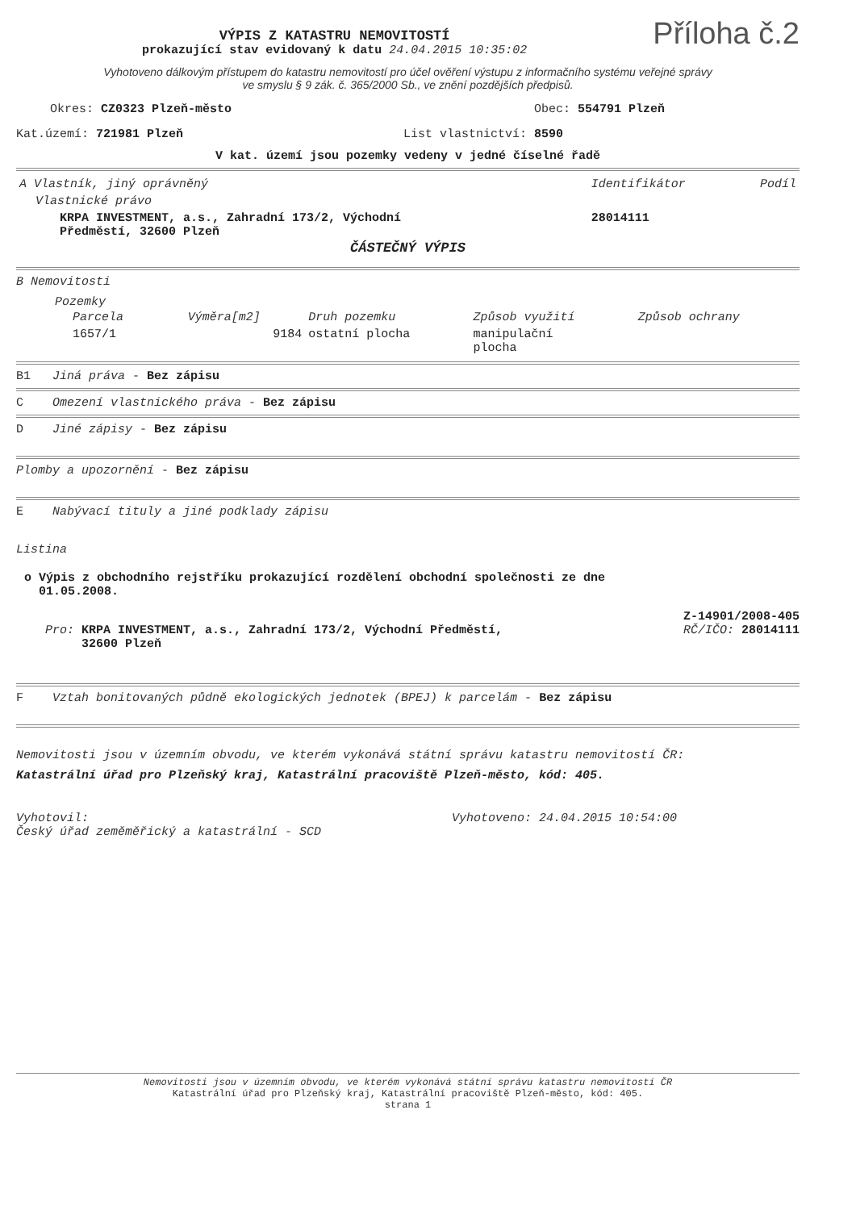VÝPIS Z KATASTRU NEMOVITOSTÍ
prokazující stav evidovaný k datu 24.04.2015 10:35:02
Příloha č.2
Vyhotoveno dálkovým přístupem do katastru nemovitostí pro účel ověření výstupu z informačního systému veřejné správy
ve smyslu § 9 zák. č. 365/2000 Sb., ve znění pozdějších předpisů.
Okres: CZ0323 Plzeň-město Obec: 554791 Plzeň
Kat.území: 721981 Plzeň List vlastnictví: 8590
V kat. území jsou pozemky vedeny v jedné číselné řadě
| A Vlastník, jiný oprávněný | Identifikátor | Podíl |
| --- | --- | --- |
| Vlastnické právo | | |
| KRPA INVESTMENT, a.s., Zahradní 173/2, Východní Předměstí, 32600 Plzeň | 28014111 | |
ČÁSTEČNÝ VÝPIS
B Nemovitosti
Pozemky
| Parcela | Výměra[m2] | Druh pozemku | Způsob využití | Způsob ochrany |
| --- | --- | --- | --- | --- |
| 1657/1 | 9184 | ostatní plocha | manipulační plocha | |
B1 Jiná práva - Bez zápisu
C Omezení vlastnického práva - Bez zápisu
D Jiné zápisy - Bez zápisu
Plomby a upozornění - Bez zápisu
E Nabývací tituly a jiné podklady zápisu
Listina
o Výpis z obchodního rejstříku prokazující rozdělení obchodní společnosti ze dne
01.05.2008.
Z-14901/2008-405
Pro: KRPA INVESTMENT, a.s., Zahradní 173/2, Východní Předměstí,
32600 Plzeň
RČ/IČO: 28014111
F Vztah bonitovaných půdně ekologických jednotek (BPEJ) k parcelám - Bez zápisu
Nemovitosti jsou v územním obvodu, ve kterém vykonává státní správu katastru nemovitostí ČR:
Katastrální úřad pro Plzeňský kraj, Katastrální pracoviště Plzeň-město, kód: 405.
Vyhotovil:
Český úřad zeměměřický a katastrální - SCD
Vyhotoveno: 24.04.2015 10:54:00
Nemovitosti jsou v územním obvodu, ve kterém vykonává státní správu katastru nemovitostí ČR
Katastrální úřad pro Plzeňský kraj, Katastrální pracoviště Plzeň-město, kód: 405.
strana 1